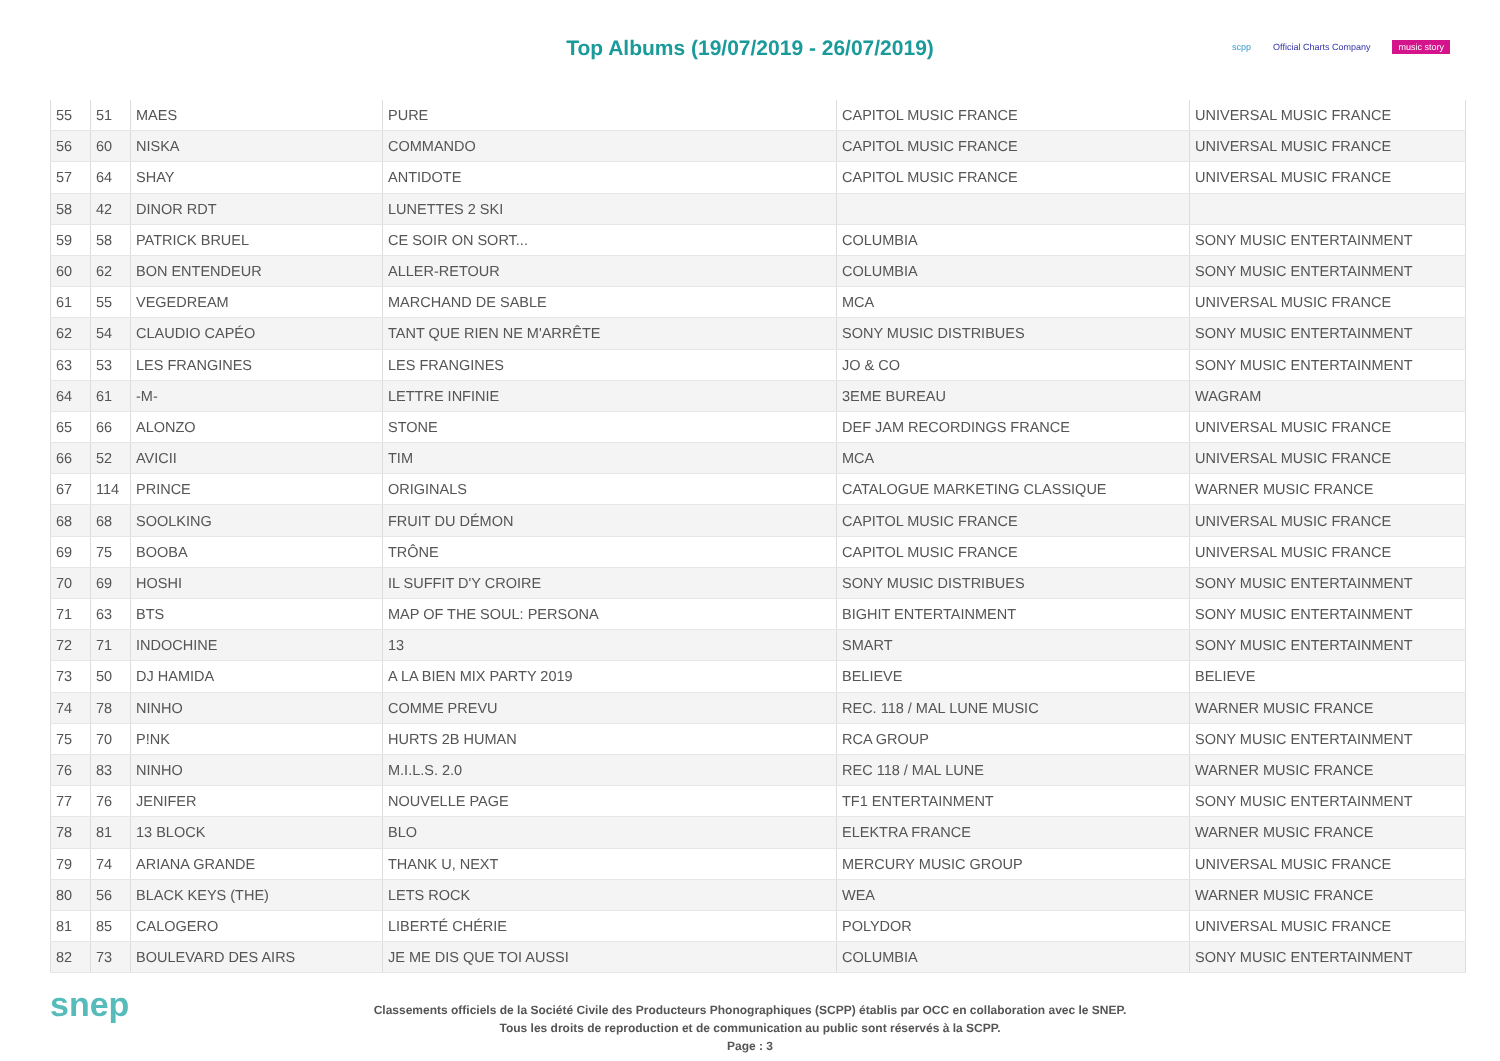Top Albums (19/07/2019 - 26/07/2019)
scpp Official Charts Company music story
| 55 | 51 | MAES | PURE | CAPITOL MUSIC FRANCE | UNIVERSAL MUSIC FRANCE |
| 56 | 60 | NISKA | COMMANDO | CAPITOL MUSIC FRANCE | UNIVERSAL MUSIC FRANCE |
| 57 | 64 | SHAY | ANTIDOTE | CAPITOL MUSIC FRANCE | UNIVERSAL MUSIC FRANCE |
| 58 | 42 | DINOR RDT | LUNETTES 2 SKI | | |
| 59 | 58 | PATRICK BRUEL | CE SOIR ON SORT... | COLUMBIA | SONY MUSIC ENTERTAINMENT |
| 60 | 62 | BON ENTENDEUR | ALLER-RETOUR | COLUMBIA | SONY MUSIC ENTERTAINMENT |
| 61 | 55 | VEGEDREAM | MARCHAND DE SABLE | MCA | UNIVERSAL MUSIC FRANCE |
| 62 | 54 | CLAUDIO CAPÉO | TANT QUE RIEN NE M'ARRÊTE | SONY MUSIC DISTRIBUES | SONY MUSIC ENTERTAINMENT |
| 63 | 53 | LES FRANGINES | LES FRANGINES | JO & CO | SONY MUSIC ENTERTAINMENT |
| 64 | 61 | -M- | LETTRE INFINIE | 3EME BUREAU | WAGRAM |
| 65 | 66 | ALONZO | STONE | DEF JAM RECORDINGS FRANCE | UNIVERSAL MUSIC FRANCE |
| 66 | 52 | AVICII | TIM | MCA | UNIVERSAL MUSIC FRANCE |
| 67 | 114 | PRINCE | ORIGINALS | CATALOGUE MARKETING CLASSIQUE | WARNER MUSIC FRANCE |
| 68 | 68 | SOOLKING | FRUIT DU DÉMON | CAPITOL MUSIC FRANCE | UNIVERSAL MUSIC FRANCE |
| 69 | 75 | BOOBA | TRÔNE | CAPITOL MUSIC FRANCE | UNIVERSAL MUSIC FRANCE |
| 70 | 69 | HOSHI | IL SUFFIT D'Y CROIRE | SONY MUSIC DISTRIBUES | SONY MUSIC ENTERTAINMENT |
| 71 | 63 | BTS | MAP OF THE SOUL: PERSONA | BIGHIT ENTERTAINMENT | SONY MUSIC ENTERTAINMENT |
| 72 | 71 | INDOCHINE | 13 | SMART | SONY MUSIC ENTERTAINMENT |
| 73 | 50 | DJ HAMIDA | A LA BIEN MIX PARTY 2019 | BELIEVE | BELIEVE |
| 74 | 78 | NINHO | COMME PREVU | REC. 118 / MAL LUNE MUSIC | WARNER MUSIC FRANCE |
| 75 | 70 | P!NK | HURTS 2B HUMAN | RCA GROUP | SONY MUSIC ENTERTAINMENT |
| 76 | 83 | NINHO | M.I.L.S. 2.0 | REC 118 / MAL LUNE | WARNER MUSIC FRANCE |
| 77 | 76 | JENIFER | NOUVELLE PAGE | TF1 ENTERTAINMENT | SONY MUSIC ENTERTAINMENT |
| 78 | 81 | 13 BLOCK | BLO | ELEKTRA FRANCE | WARNER MUSIC FRANCE |
| 79 | 74 | ARIANA GRANDE | THANK U, NEXT | MERCURY MUSIC GROUP | UNIVERSAL MUSIC FRANCE |
| 80 | 56 | BLACK KEYS (THE) | LETS ROCK | WEA | WARNER MUSIC FRANCE |
| 81 | 85 | CALOGERO | LIBERTÉ CHÉRIE | POLYDOR | UNIVERSAL MUSIC FRANCE |
| 82 | 73 | BOULEVARD DES AIRS | JE ME DIS QUE TOI AUSSI | COLUMBIA | SONY MUSIC ENTERTAINMENT |
snep
Classements officiels de la Société Civile des Producteurs Phonographiques (SCPP) établis par OCC en collaboration avec le SNEP.
Tous les droits de reproduction et de communication au public sont réservés à la SCPP.
Page : 3